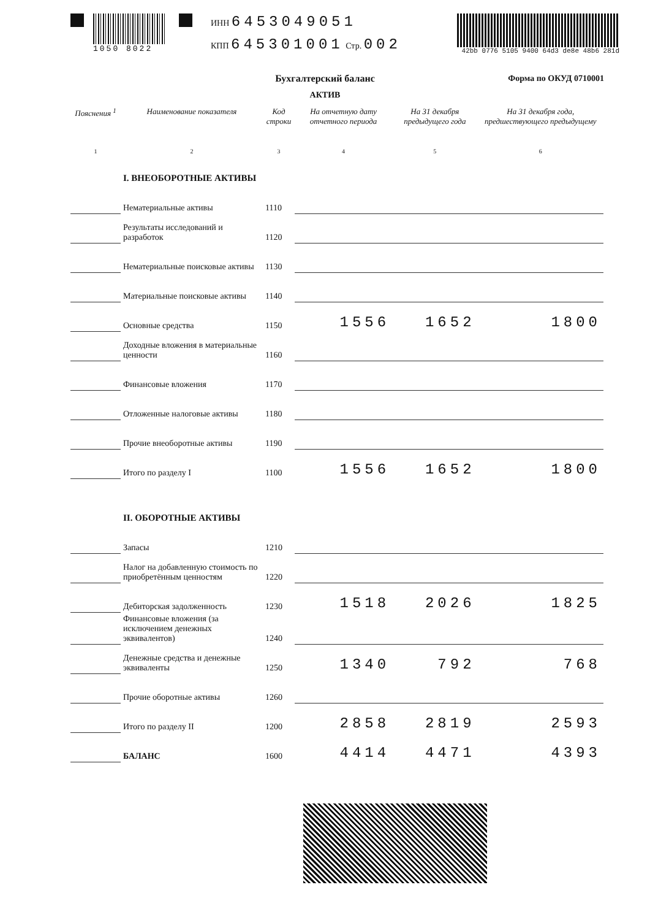1050 8022 ИНН 6453049051
КПП 645301001 Стр. 002
42bb 0776 5105 9400 64d3 de8e 48b6 281d
Форма по ОКУД 0710001
Бухгалтерский баланс
АКТИВ
| Пояснения <sup>1</sup> | Наименование показателя | Код строки | На отчетную дату отчетного периода | На 31 декабря предыдущего года | На 31 декабря года, предшествующего предыдущему |
| --- | --- | --- | --- | --- | --- |
| 1 | 2 | 3 | 4 | 5 | 6 |
| | I. ВНЕОБОРОТНЫЕ АКТИВЫ | | | | |
| | Нематериальные активы | 1110 | | | |
| | Результаты исследований и разработок | 1120 | | | |
| | Нематериальные поисковые активы | 1130 | | | |
| | Материальные поисковые активы | 1140 | | | |
| | Основные средства | 1150 | 1556 | 1652 | 1800 |
| | Доходные вложения в материальные ценности | 1160 | | | |
| | Финансовые вложения | 1170 | | | |
| | Отложенные налоговые активы | 1180 | | | |
| | Прочие внеоборотные активы | 1190 | | | |
| | Итого по разделу I | 1100 | 1556 | 1652 | 1800 |
| | II. ОБОРОТНЫЕ АКТИВЫ | | | | |
| | Запасы | 1210 | | | |
| | Налог на добавленную стоимость по приобретённым ценностям | 1220 | | | |
| | Дебиторская задолженность | 1230 | 1518 | 2026 | 1825 |
| | Финансовые вложения (за исключением денежных эквивалентов) | 1240 | | | |
| | Денежные средства и денежные эквиваленты | 1250 | 1340 | 792 | 768 |
| | Прочие оборотные активы | 1260 | | | |
| | Итого по разделу II | 1200 | 2858 | 2819 | 2593 |
| | БАЛАНС | 1600 | 4414 | 4471 | 4393 |